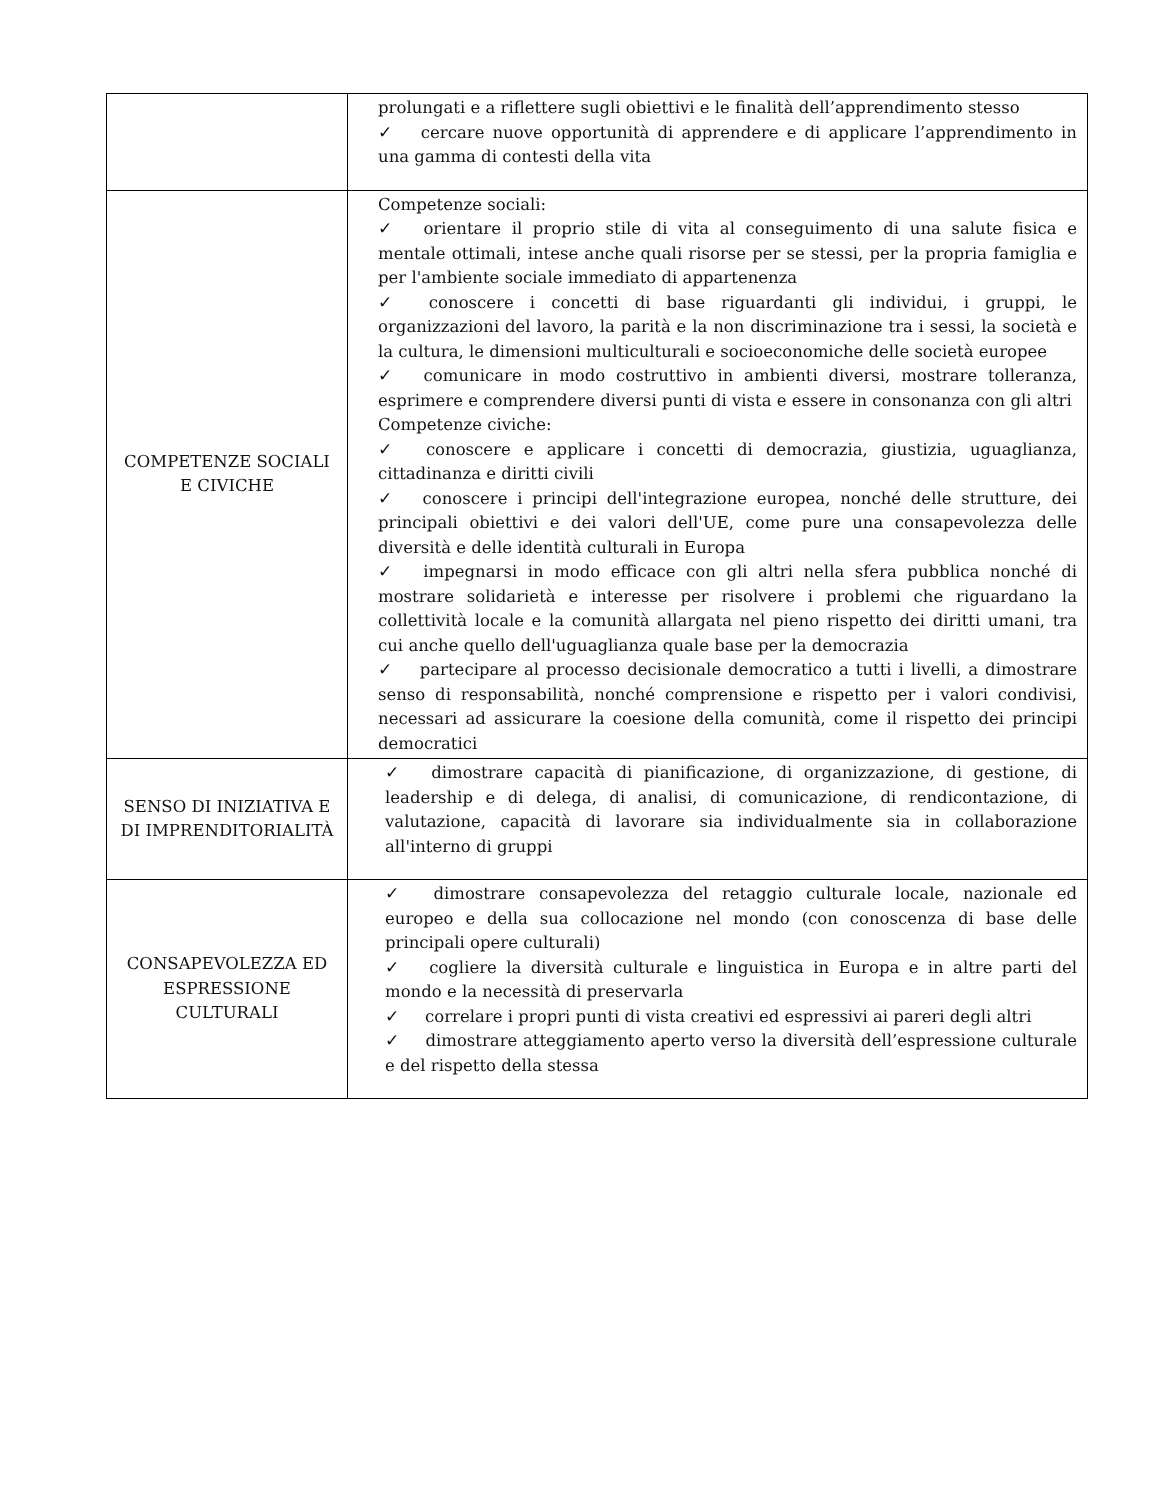| | prolungati e a riflettere sugli obiettivi e le finalità dell’apprendimento stesso ✓ cercare nuove opportunità di apprendere e di applicare l’apprendimento in una gamma di contesti della vita |
| COMPETENZE SOCIALI E CIVICHE | Competenze sociali: ✓ orientare il proprio stile di vita al conseguimento di una salute fisica e mentale ottimali, intese anche quali risorse per se stessi, per la propria famiglia e per l'ambiente sociale immediato di appartenenza ✓ conoscere i concetti di base riguardanti gli individui, i gruppi, le organizzazioni del lavoro, la parità e la non discriminazione tra i sessi, la società e la cultura, le dimensioni multiculturali e socioeconomiche delle società europee ✓ comunicare in modo costruttivo in ambienti diversi, mostrare tolleranza, esprimere e comprendere diversi punti di vista e essere in consonanza con gli altri Competenze civiche: ✓ conoscere e applicare i concetti di democrazia, giustizia, uguaglianza, cittadinanza e diritti civili ✓ conoscere i principi dell'integrazione europea, nonché delle strutture, dei principali obiettivi e dei valori dell'UE, come pure una consapevolezza delle diversità e delle identità culturali in Europa ✓ impegnarsi in modo efficace con gli altri nella sfera pubblica nonché di mostrare solidarietà e interesse per risolvere i problemi che riguardano la collettività locale e la comunità allargata nel pieno rispetto dei diritti umani, tra cui anche quello dell'uguaglianza quale base per la democrazia ✓ partecipare al processo decisionale democratico a tutti i livelli, a dimostrare senso di responsabilità, nonché comprensione e rispetto per i valori condivisi, necessari ad assicurare la coesione della comunità, come il rispetto dei principi democratici |
| SENSO DI INIZIATIVA E DI IMPRENDITORIALITÀ | ✓ dimostrare capacità di pianificazione, di organizzazione, di gestione, di leadership e di delega, di analisi, di comunicazione, di rendicontazione, di valutazione, capacità di lavorare sia individualmente sia in collaborazione all'interno di gruppi |
| CONSAPEVOLEZZA ED ESPRESSIONE CULTURALI | ✓ dimostrare consapevolezza del retaggio culturale locale, nazionale ed europeo e della sua collocazione nel mondo (con conoscenza di base delle principali opere culturali) ✓ cogliere la diversità culturale e linguistica in Europa e in altre parti del mondo e la necessità di preservarla ✓ correlare i propri punti di vista creativi ed espressivi ai pareri degli altri ✓ dimostrare atteggiamento aperto verso la diversità dell’espressione culturale e del rispetto della stessa |